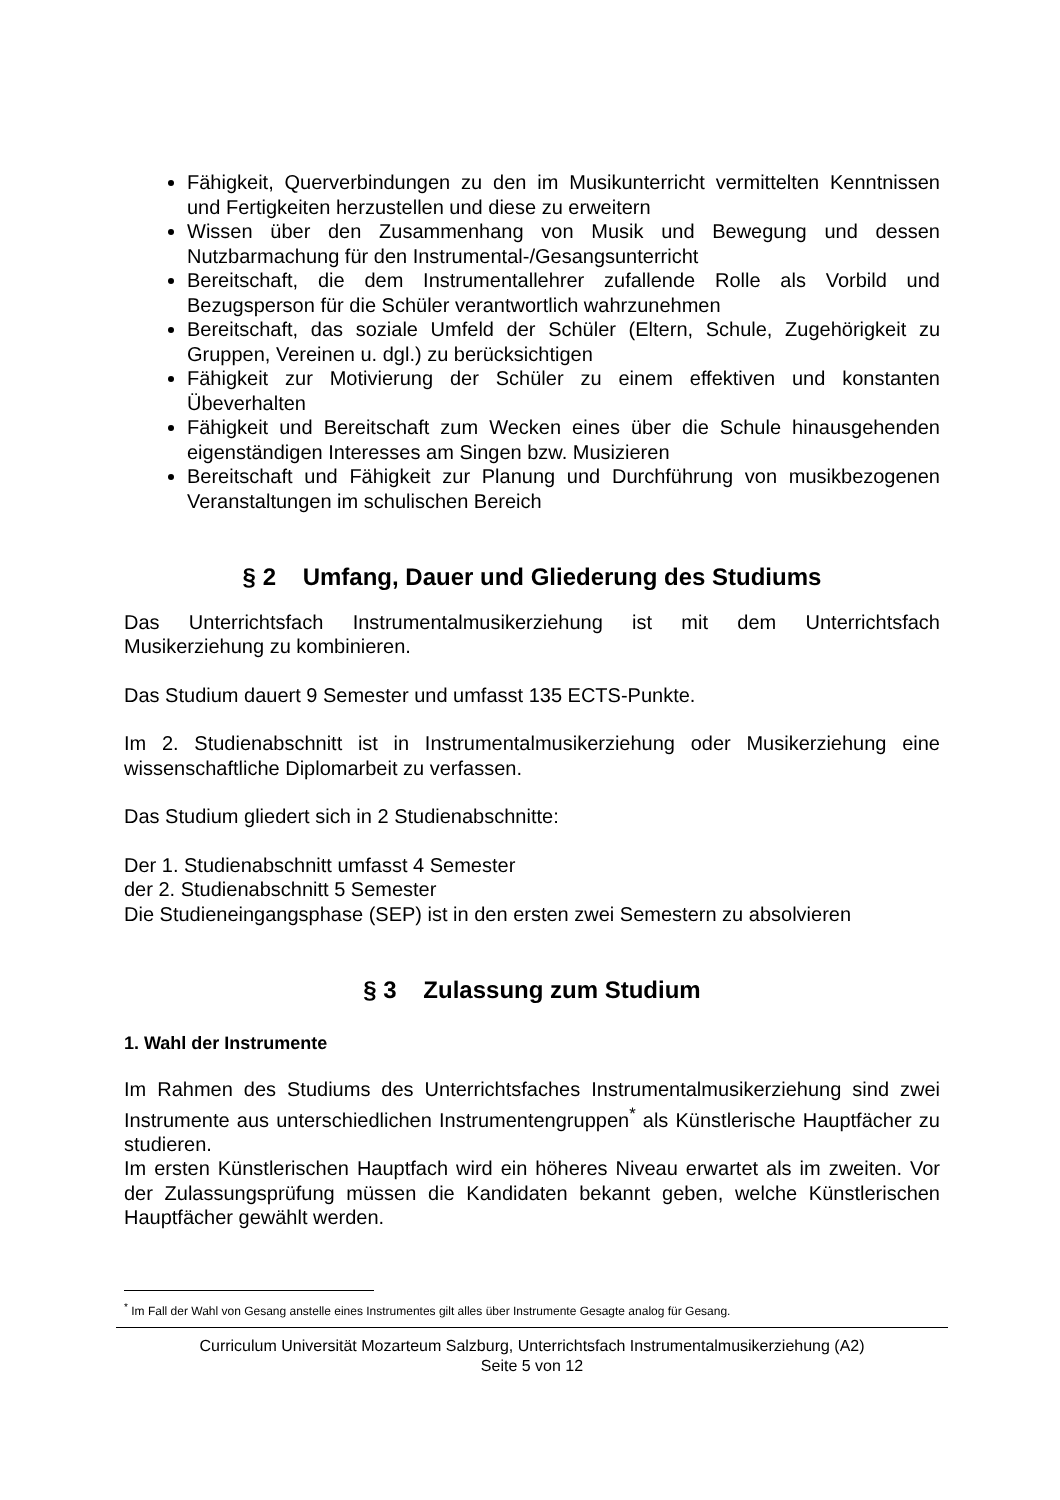Fähigkeit, Querverbindungen zu den im Musikunterricht vermittelten Kenntnissen und Fertigkeiten herzustellen und diese zu erweitern
Wissen über den Zusammenhang von Musik und Bewegung und dessen Nutzbarmachung für den Instrumental-/Gesangsunterricht
Bereitschaft, die dem Instrumentallehrer zufallende Rolle als Vorbild und Bezugsperson für die Schüler verantwortlich wahrzunehmen
Bereitschaft, das soziale Umfeld der Schüler (Eltern, Schule, Zugehörigkeit zu Gruppen, Vereinen u. dgl.) zu berücksichtigen
Fähigkeit zur Motivierung der Schüler zu einem effektiven und konstanten Übeverhalten
Fähigkeit und Bereitschaft zum Wecken eines über die Schule hinausgehenden eigenständigen Interesses am Singen bzw. Musizieren
Bereitschaft und Fähigkeit zur Planung und Durchführung von musikbezogenen Veranstaltungen im schulischen Bereich
§ 2 Umfang, Dauer und Gliederung des Studiums
Das Unterrichtsfach Instrumentalmusikerziehung ist mit dem Unterrichtsfach Musikerziehung zu kombinieren.
Das Studium dauert 9 Semester und umfasst 135 ECTS-Punkte.
Im 2. Studienabschnitt ist in Instrumentalmusikerziehung oder Musikerziehung eine wissenschaftliche Diplomarbeit zu verfassen.
Das Studium gliedert sich in 2 Studienabschnitte:
Der 1. Studienabschnitt umfasst 4 Semester
der 2. Studienabschnitt 5 Semester
Die Studieneingangsphase (SEP) ist in den ersten zwei Semestern zu absolvieren
§ 3 Zulassung zum Studium
1. Wahl der Instrumente
Im Rahmen des Studiums des Unterrichtsfaches Instrumentalmusikerziehung sind zwei Instrumente aus unterschiedlichen Instrumentengruppen<sup>*</sup> als Künstlerische Hauptfächer zu studieren.
Im ersten Künstlerischen Hauptfach wird ein höheres Niveau erwartet als im zweiten. Vor der Zulassungsprüfung müssen die Kandidaten bekannt geben, welche Künstlerischen Hauptfächer gewählt werden.
<sup>*</sup> Im Fall der Wahl von Gesang anstelle eines Instrumentes gilt alles über Instrumente Gesagte analog für Gesang.
Curriculum Universität Mozarteum Salzburg, Unterrichtsfach Instrumentalmusikerziehung (A2)
Seite 5 von 12